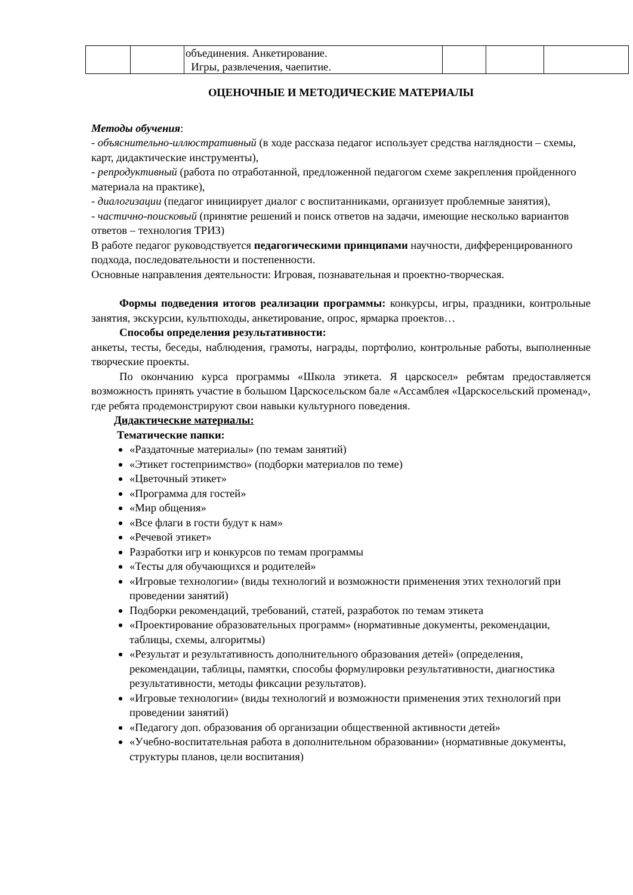| | | объединения. Анкетирование. Игры, развлечения, чаепитие. | | | |
ОЦЕНОЧНЫЕ И МЕТОДИЧЕСКИЕ МАТЕРИАЛЫ
Методы обучения:
- объяснительно-иллюстративный (в ходе рассказа педагог использует средства наглядности – схемы, карт, дидактические инструменты),
- репродуктивный (работа по отработанной, предложенной педагогом схеме закрепления пройденного материала на практике),
- диалогизации (педагог инициирует диалог с воспитанниками, организует проблемные занятия),
- частично-поисковый (принятие решений и поиск ответов на задачи, имеющие несколько вариантов ответов – технология ТРИЗ)
В работе педагог руководствуется педагогическими принципами научности, дифференцированного подхода, последовательности и постепенности.
Основные направления деятельности: Игровая, познавательная и проектно-творческая.
Формы подведения итогов реализации программы: конкурсы, игры, праздники, контрольные занятия, экскурсии, культпоходы, анкетирование, опрос, ярмарка проектов…
Способы определения результативности:
анкеты, тесты, беседы, наблюдения, грамоты, награды, портфолио, контрольные работы, выполненные творческие проекты.
По окончанию курса программы «Школа этикета. Я царскосел» ребятам предоставляется возможность принять участие в большом Царскосельском бале «Ассамблея «Царскосельский променад», где ребята продемонстрируют свои навыки культурного поведения.
Дидактические материалы:
Тематические папки:
«Раздаточные материалы» (по темам занятий)
«Этикет гостеприимство» (подборки материалов по теме)
«Цветочный этикет»
«Программа для гостей»
«Мир общения»
«Все флаги в гости будут к нам»
«Речевой этикет»
Разработки игр и конкурсов по темам программы
«Тесты для обучающихся и родителей»
«Игровые технологии» (виды технологий и возможности применения этих технологий при проведении занятий)
Подборки рекомендаций, требований, статей, разработок по темам этикета
«Проектирование образовательных программ» (нормативные документы, рекомендации, таблицы, схемы, алгоритмы)
«Результат и результативность дополнительного образования детей» (определения, рекомендации, таблицы, памятки, способы формулировки результативности, диагностика результативности, методы фиксации результатов).
«Игровые технологии» (виды технологий и возможности применения этих технологий при проведении занятий)
«Педагогу доп. образования об организации общественной активности детей»
«Учебно-воспитательная работа в дополнительном образовании» (нормативные документы, структуры планов, цели воспитания)